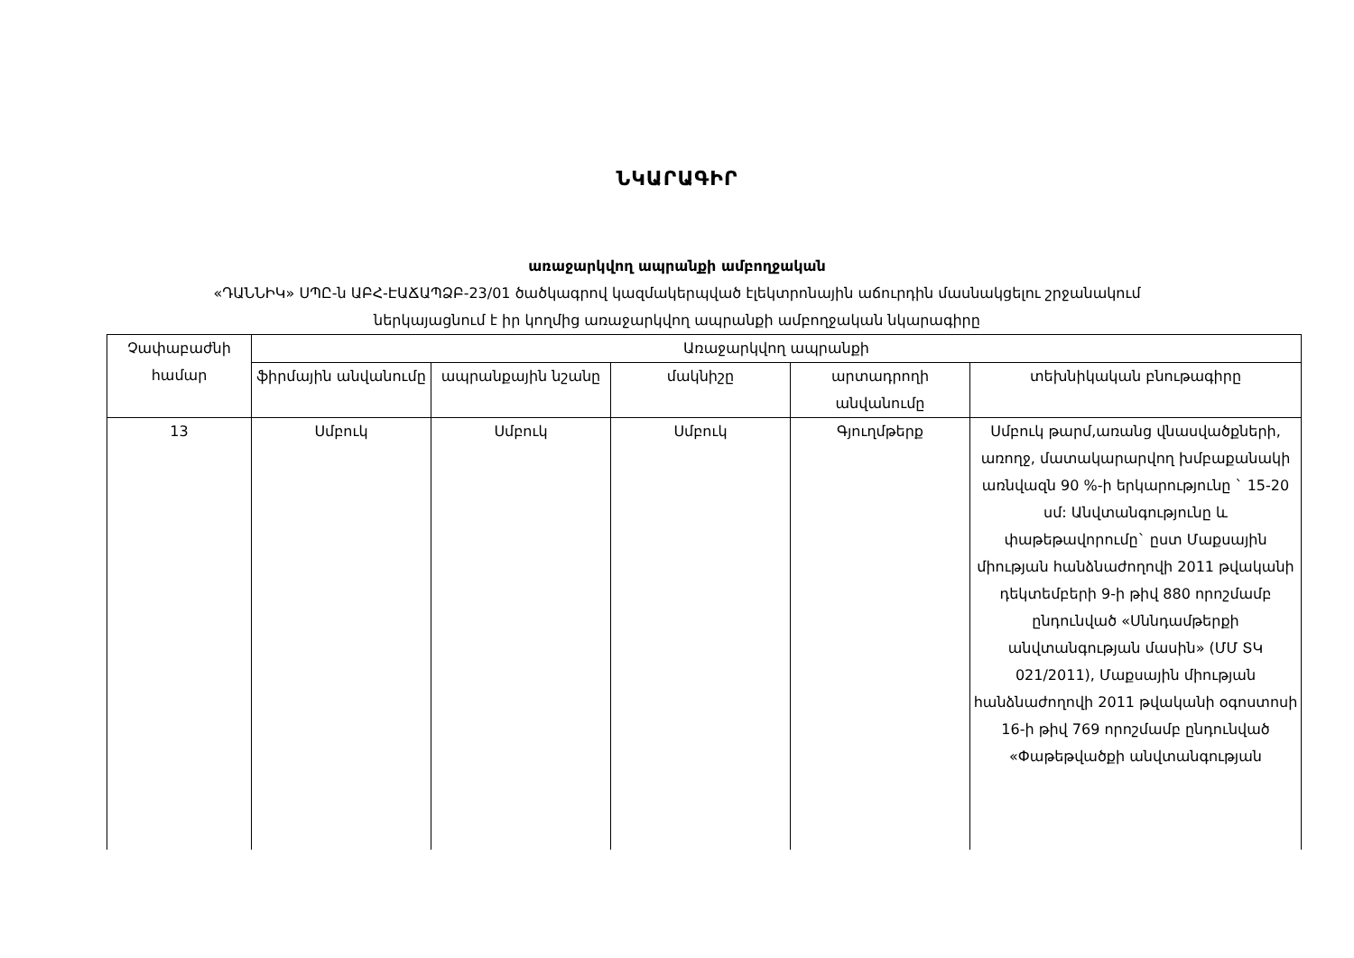ՆԿԱՐԱԳԻՐ
առաջարկվող ապրանքի ամբողջական
«ԴԱՆՆԻԿ» ՍՊԸ-ն ԱԲՀ-ԷԱՃԱՊՁԲ-23/01 ծածկագրով կազմակերպված էլեկտրոնային աճուրդին մասնակցելու շրջանակում
ներկայացնում է իր կողմից առաջարկվող ապրանքի ամբողջական նկարագիրը
| Չափաբաժնի համար | Առաջարկվող ապրանքի | | | | |
| --- | --- | --- | --- | --- | --- |
| | ֆիրմային անվանումը | ապրանքային նշանը | մակնիշը | արտադրողի անվանումը | տեխնիկական բնութագիրը |
| 13 | Սմբուկ | Սմբուկ | Սմբուկ | Գյուղմթերք | Սմբուկ թարմ,առանց վնասվածքների, առողջ, մատակարարվող խմբաքանակի առնվազն 90 %-ի երկարությունը ` 15-20 սմ: Անվտանգությունը և փաթեթավորումը` ըստ Մաքսային միության հանձնաժողովի 2011 թվականի դեկտեմբերի 9-ի թիվ 880 որոշմամբ ընդունված «Սննդամթերքի անվտանգության մասին» (ՄՄ ՏԿ 021/2011), Մաքսային միության հանձնաժողովի 2011 թվականի օգոստոսի 16-ի թիվ 769 որոշմամբ ընդունված «Փաթեթվածքի անվտանգության |